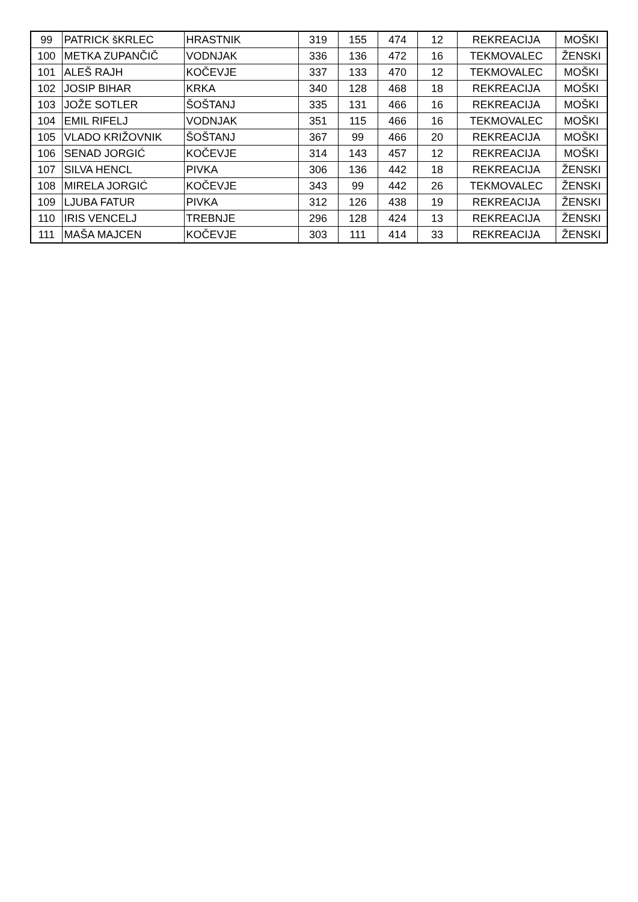| 99 | PATRICK šKRLEC | HRASTNIK | 319 | 155 | 474 | 12 | REKREACIJA | MOŠKI |
| 100 | METKA ZUPANČIČ | VODNJAK | 336 | 136 | 472 | 16 | TEKMOVALEC | ŽENSKI |
| 101 | ALEŠ RAJH | KOČEVJE | 337 | 133 | 470 | 12 | TEKMOVALEC | MOŠKI |
| 102 | JOSIP BIHAR | KRKA | 340 | 128 | 468 | 18 | REKREACIJA | MOŠKI |
| 103 | JOŽE SOTLER | ŠOŠTANJ | 335 | 131 | 466 | 16 | REKREACIJA | MOŠKI |
| 104 | EMIL RIFELJ | VODNJAK | 351 | 115 | 466 | 16 | TEKMOVALEC | MOŠKI |
| 105 | VLADO KRIŽOVNIK | ŠOŠTANJ | 367 | 99 | 466 | 20 | REKREACIJA | MOŠKI |
| 106 | SENAD JORGIĆ | KOČEVJE | 314 | 143 | 457 | 12 | REKREACIJA | MOŠKI |
| 107 | SILVA HENCL | PIVKA | 306 | 136 | 442 | 18 | REKREACIJA | ŽENSKI |
| 108 | MIRELA JORGIĆ | KOČEVJE | 343 | 99 | 442 | 26 | TEKMOVALEC | ŽENSKI |
| 109 | LJUBA FATUR | PIVKA | 312 | 126 | 438 | 19 | REKREACIJA | ŽENSKI |
| 110 | IRIS VENCELJ | TREBNJE | 296 | 128 | 424 | 13 | REKREACIJA | ŽENSKI |
| 111 | MAŠA MAJCEN | KOČEVJE | 303 | 111 | 414 | 33 | REKREACIJA | ŽENSKI |